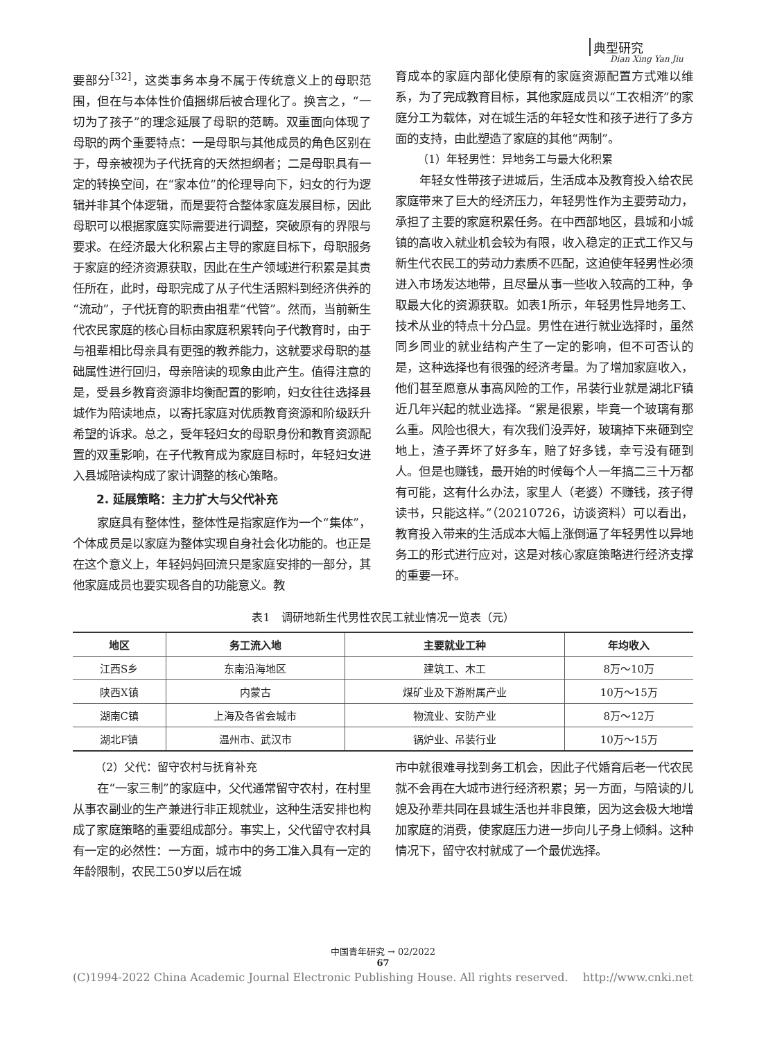典型研究
Dian Xing Yan Jiu
要部分<sup>[32]</sup>，这类事务本身不属于传统意义上的母职范围，但在与本体性价值捆绑后被合理化了。换言之，“一切为了孩子”的理念延展了母职的范畴。双重面向体现了母职的两个重要特点：一是母职与其他成员的角色区别在于，母亲被视为子代抚育的天然担纲者；二是母职具有一定的转换空间，在“家本位”的伦理导向下，妇女的行为逻辑并非其个体逻辑，而是要符合整体家庭发展目标，因此母职可以根据家庭实际需要进行调整，突破原有的界限与要求。在经济最大化积累占主导的家庭目标下，母职服务于家庭的经济资源获取，因此在生产领域进行积累是其责任所在，此时，母职完成了从子代生活照料到经济供养的“流动”，子代抚育的职责由祖辈“代管”。然而，当前新生代农民家庭的核心目标由家庭积累转向子代教育时，由于与祖辈相比母亲具有更强的教养能力，这就要求母职的基础属性进行回归，母亲陪读的现象由此产生。值得注意的是，受县乡教育资源非均衡配置的影响，妇女往往选择县城作为陪读地点，以寄托家庭对优质教育资源和阶级跃升希望的诉求。总之，受年轻妇女的母职身份和教育资源配置的双重影响，在子代教育成为家庭目标时，年轻妇女进入县城陪读构成了家计调整的核心策略。
2. 延展策略：主力扩大与父代补充
家庭具有整体性，整体性是指家庭作为一个“集体”，个体成员是以家庭为整体实现自身社会化功能的。也正是在这个意义上，年轻妈妈回流只是家庭安排的一部分，其他家庭成员也要实现各自的功能意义。教
育成本的家庭内部化使原有的家庭资源配置方式难以维系，为了完成教育目标，其他家庭成员以“工农相济”的家庭分工为载体，对在城生活的年轻女性和孩子进行了多方面的支持，由此塑造了家庭的其他“两制”。
（1）年轻男性：异地务工与最大化积累
年轻女性带孩子进城后，生活成本及教育投入给农民家庭带来了巨大的经济压力，年轻男性作为主要劳动力，承担了主要的家庭积累任务。在中西部地区，县城和小城镇的高收入就业机会较为有限，收入稳定的正式工作又与新生代农民工的劳动力素质不匹配，这迫使年轻男性必须进入市场发达地带，且尽量从事一些收入较高的工种，争取最大化的资源获取。如表1所示，年轻男性异地务工、技术从业的特点十分凸显。男性在进行就业选择时，虽然同乡同业的就业结构产生了一定的影响，但不可否认的是，这种选择也有很强的经济考量。为了增加家庭收入，他们甚至愿意从事高风险的工作，吊装行业就是湖北F镇近几年兴起的就业选择。“累是很累，毕竟一个玻璃有那么重。风险也很大，有次我们没弄好，玻璃掉下来砸到空地上，渣子弄坏了好多车，赔了好多钱，幸亏没有砸到人。但是也赚钱，最开始的时候每个人一年搞二三十万都有可能，这有什么办法，家里人（老婆）不赚钱，孩子得读书，只能这样。”（20210726，访谈资料）可以看出，教育投入带来的生活成本大幅上涨倒逼了年轻男性以异地务工的形式进行应对，这是对核心家庭策略进行经济支撑的重要一环。
表1　调研地新生代男性农民工就业情况一览表（元）
| 地区 | 务工流入地 | 主要就业工种 | 年均收入 |
| --- | --- | --- | --- |
| 江西S乡 | 东南沿海地区 | 建筑工、木工 | 8万～10万 |
| 陕西X镇 | 内蒙古 | 煤矿业及下游附属产业 | 10万～15万 |
| 湖南C镇 | 上海及各省会城市 | 物流业、安防产业 | 8万～12万 |
| 湖北F镇 | 温州市、武汉市 | 锅炉业、吊装行业 | 10万～15万 |
（2）父代：留守农村与抚育补充
在“一家三制”的家庭中，父代通常留守农村，在村里从事农副业的生产兼进行非正规就业，这种生活安排也构成了家庭策略的重要组成部分。事实上，父代留守农村具有一定的必然性：一方面，城市中的务工准入具有一定的年龄限制，农民工50岁以后在城
市中就很难寻找到务工机会，因此子代婚育后老一代农民就不会再在大城市进行经济积累；另一方面，与陪读的儿媳及孙辈共同在县城生活也并非良策，因为这会极大地增加家庭的消费，使家庭压力进一步向儿子身上倾斜。这种情况下，留守农村就成了一个最优选择。
中国青年研究 → 02/2022
67
(C)1994-2022 China Academic Journal Electronic Publishing House. All rights reserved.　 http://www.cnki.net